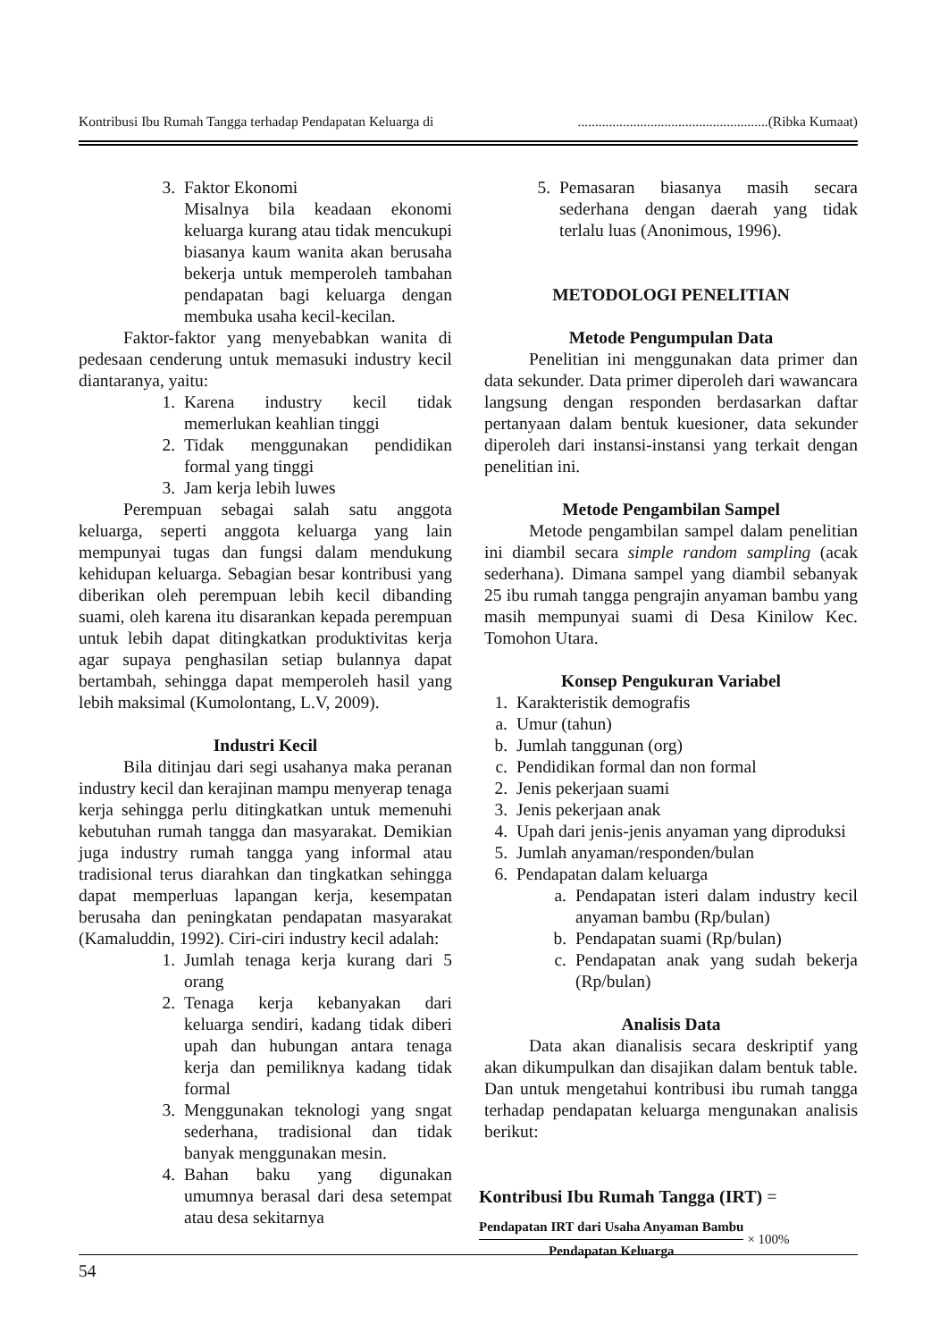Kontribusi Ibu Rumah Tangga terhadap Pendapatan Keluarga di.......................................................(Ribka Kumaat)
3. Faktor Ekonomi
Misalnya bila keadaan ekonomi keluarga kurang atau tidak mencukupi biasanya kaum wanita akan berusaha bekerja untuk memperoleh tambahan pendapatan bagi keluarga dengan membuka usaha kecil-kecilan.
Faktor-faktor yang menyebabkan wanita di pedesaan cenderung untuk memasuki industry kecil diantaranya, yaitu:
1. Karena industry kecil tidak memerlukan keahlian tinggi
2. Tidak menggunakan pendidikan formal yang tinggi
3. Jam kerja lebih luwes
Perempuan sebagai salah satu anggota keluarga, seperti anggota keluarga yang lain mempunyai tugas dan fungsi dalam mendukung kehidupan keluarga. Sebagian besar kontribusi yang diberikan oleh perempuan lebih kecil dibanding suami, oleh karena itu disarankan kepada perempuan untuk lebih dapat ditingkatkan produktivitas kerja agar supaya penghasilan setiap bulannya dapat bertambah, sehingga dapat memperoleh hasil yang lebih maksimal (Kumolontang, L.V, 2009).
Industri Kecil
Bila ditinjau dari segi usahanya maka peranan industry kecil dan kerajinan mampu menyerap tenaga kerja sehingga perlu ditingkatkan untuk memenuhi kebutuhan rumah tangga dan masyarakat. Demikian juga industry rumah tangga yang informal atau tradisional terus diarahkan dan tingkatkan sehingga dapat memperluas lapangan kerja, kesempatan berusaha dan peningkatan pendapatan masyarakat (Kamaluddin, 1992). Ciri-ciri industry kecil adalah:
1. Jumlah tenaga kerja kurang dari 5 orang
2. Tenaga kerja kebanyakan dari keluarga sendiri, kadang tidak diberi upah dan hubungan antara tenaga kerja dan pemiliknya kadang tidak formal
3. Menggunakan teknologi yang sngat sederhana, tradisional dan tidak banyak menggunakan mesin.
4. Bahan baku yang digunakan umumnya berasal dari desa setempat atau desa sekitarnya
5. Pemasaran biasanya masih secara sederhana dengan daerah yang tidak terlalu luas (Anonimous, 1996).
METODOLOGI PENELITIAN
Metode Pengumpulan Data
Penelitian ini menggunakan data primer dan data sekunder. Data primer diperoleh dari wawancara langsung dengan responden berdasarkan daftar pertanyaan dalam bentuk kuesioner, data sekunder diperoleh dari instansi-instansi yang terkait dengan penelitian ini.
Metode Pengambilan Sampel
Metode pengambilan sampel dalam penelitian ini diambil secara simple random sampling (acak sederhana). Dimana sampel yang diambil sebanyak 25 ibu rumah tangga pengrajin anyaman bambu yang masih mempunyai suami di Desa Kinilow Kec. Tomohon Utara.
Konsep Pengukuran Variabel
1. Karakteristik demografis
a. Umur (tahun)
b. Jumlah tanggunan (org)
c. Pendidikan formal dan non formal
2. Jenis pekerjaan suami
3. Jenis pekerjaan anak
4. Upah dari jenis-jenis anyaman yang diproduksi
5. Jumlah anyaman/responden/bulan
6. Pendapatan dalam keluarga
a. Pendapatan isteri dalam industry kecil anyaman bambu (Rp/bulan)
b. Pendapatan suami (Rp/bulan)
c. Pendapatan anak yang sudah bekerja (Rp/bulan)
Analisis Data
Data akan dianalisis secara deskriptif yang akan dikumpulkan dan disajikan dalam bentuk table. Dan untuk mengetahui kontribusi ibu rumah tangga terhadap pendapatan keluarga mengunakan analisis berikut:
Kontribusi Ibu Rumah Tangga (IRT) =
Pendapatan IRT dari Usaha Anyaman Bambu
Pendapatan Keluarga
× 100%
54